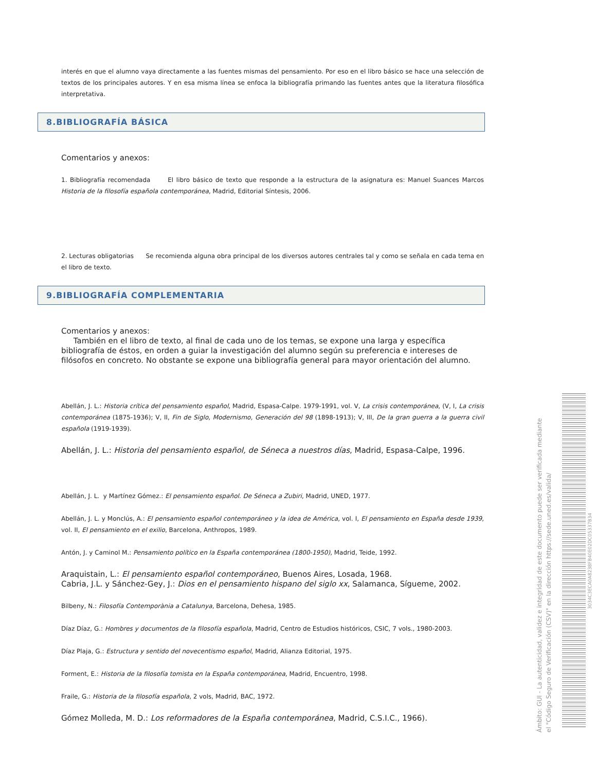interés en que el alumno vaya directamente a las fuentes mismas del pensamiento. Por eso en el libro básico se hace una selección de textos de los principales autores. Y en esa misma línea se enfoca la bibliografía primando las fuentes antes que la literatura filosófica interpretativa.
8.BIBLIOGRAFÍA BÁSICA
Comentarios y anexos:
1. Bibliografía recomendada El libro básico de texto que responde a la estructura de la asignatura es: Manuel Suances Marcos Historia de la filosofía española contemporánea, Madrid, Editorial Síntesis, 2006.
2. Lecturas obligatorias Se recomienda alguna obra principal de los diversos autores centrales tal y como se señala en cada tema en el libro de texto.
9.BIBLIOGRAFÍA COMPLEMENTARIA
Comentarios y anexos:
También en el libro de texto, al final de cada uno de los temas, se expone una larga y específica bibliografía de éstos, en orden a guiar la investigación del alumno según su preferencia e intereses de filósofos en concreto. No obstante se expone una bibliografía general para mayor orientación del alumno.
Abellán, J. L.: Historia crítica del pensamiento español, Madrid, Espasa-Calpe. 1979-1991, vol. V, La crisis contemporánea, (V, I, La crisis contemporánea (1875-1936); V, II, Fin de Siglo, Modernismo, Generación del 98 (1898-1913); V, III, De la gran guerra a la guerra civil española (1919-1939).
Abellán, J. L.: Historia del pensamiento español, de Séneca a nuestros días, Madrid, Espasa-Calpe, 1996.
Abellán, J. L. y Martínez Gómez.: El pensamiento español. De Séneca a Zubiri, Madrid, UNED, 1977.
Abellán, J. L. y Monclús, A.: El pensamiento español contemporáneo y la idea de América, vol. I, El pensamiento en España desde 1939, vol. II, El pensamiento en el exilio, Barcelona, Anthropos, 1989.
Antón, J. y Caminol M.: Pensamiento político en la España contemporánea (1800-1950), Madrid, Teide, 1992.
Araquistain, L.: El pensamiento español contemporáneo, Buenos Aires, Losada, 1968.
Cabria, J.L. y Sánchez-Gey, J.: Dios en el pensamiento hispano del siglo xx, Salamanca, Sígueme, 2002.
Bilbeny, N.: Filosofía Contemporània a Catalunya, Barcelona, Dehesa, 1985.
Díaz Díaz, G.: Hombres y documentos de la filosofía española, Madrid, Centro de Estudios históricos, CSIC, 7 vols., 1980-2003.
Díaz Plaja, G.: Estructura y sentido del novecentismo español, Madrid, Alianza Editorial, 1975.
Forment, E.: Historia de la filosofía tomista en la España contemporánea, Madrid, Encuentro, 1998.
Fraile, G.: Historia de la filosofía española, 2 vols, Madrid, BAC, 1972.
Gómez Molleda, M. D.: Los reformadores de la España contemporánea, Madrid, C.S.I.C., 1966).
Ámbito: GUI - La autenticidad, validez e integridad de este documento puede ser verificada mediante
el "Código Seguro de Verificación (CSV)" en la dirección https://sede.uned.es/valida/
3034C3ECA0A8238FB40E02DC05337B34